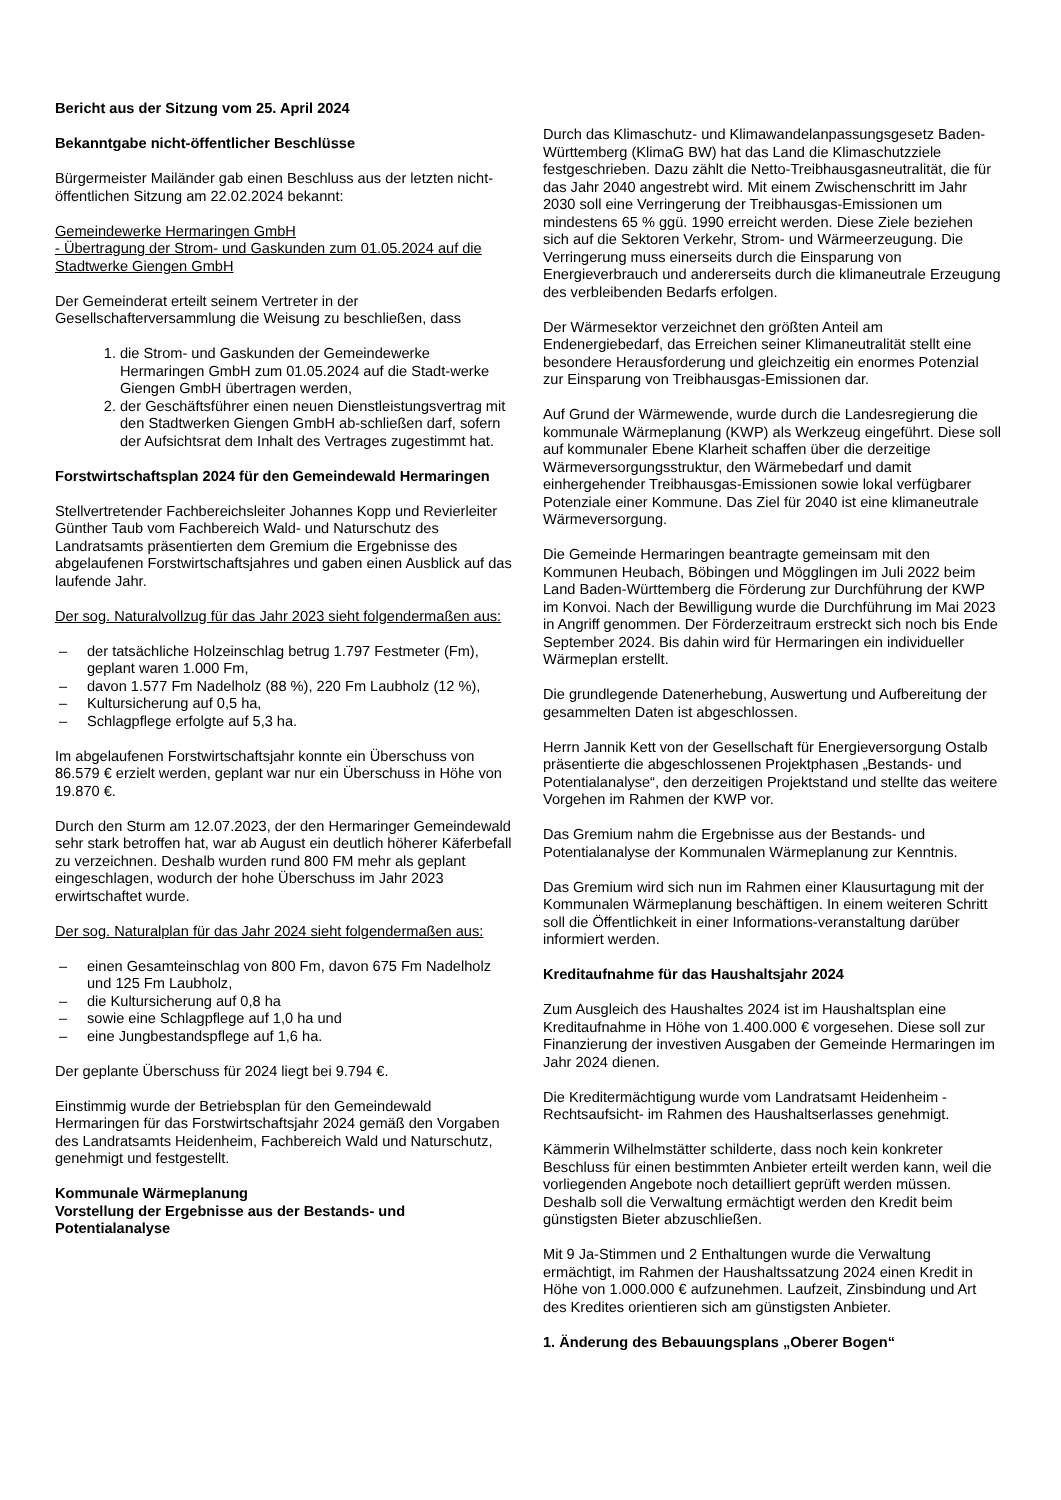Bericht aus der Sitzung vom 25. April 2024
Bekanntgabe nicht-öffentlicher Beschlüsse
Bürgermeister Mailänder gab einen Beschluss aus der letzten nicht-öffentlichen Sitzung am 22.02.2024 bekannt:
Gemeindewerke Hermaringen GmbH
- Übertragung der Strom- und Gaskunden zum 01.05.2024 auf die Stadtwerke Giengen GmbH
Der Gemeinderat erteilt seinem Vertreter in der Gesellschafterversammlung die Weisung zu beschließen, dass
1. die Strom- und Gaskunden der Gemeindewerke Hermaringen GmbH zum 01.05.2024 auf die Stadt-werke Giengen GmbH übertragen werden,
2. der Geschäftsführer einen neuen Dienstleistungsvertrag mit den Stadtwerken Giengen GmbH ab-schließen darf, sofern der Aufsichtsrat dem Inhalt des Vertrages zugestimmt hat.
Forstwirtschaftsplan 2024 für den Gemeindewald Hermaringen
Stellvertretender Fachbereichsleiter Johannes Kopp und Revierleiter Günther Taub vom Fachbereich Wald- und Naturschutz des Landratsamts präsentierten dem Gremium die Ergebnisse des abgelaufenen Forstwirtschaftsjahres und gaben einen Ausblick auf das laufende Jahr.
Der sog. Naturalvollzug für das Jahr 2023 sieht folgendermaßen aus:
– der tatsächliche Holzeinschlag betrug 1.797 Festmeter (Fm), geplant waren 1.000 Fm,
– davon 1.577 Fm Nadelholz (88 %), 220 Fm Laubholz (12 %),
– Kultursicherung auf 0,5 ha,
– Schlagpflege erfolgte auf 5,3 ha.
Im abgelaufenen Forstwirtschaftsjahr konnte ein Überschuss von 86.579 € erzielt werden, geplant war nur ein Überschuss in Höhe von 19.870 €.
Durch den Sturm am 12.07.2023, der den Hermaringer Gemeindewald sehr stark betroffen hat, war ab August ein deutlich höherer Käferbefall zu verzeichnen. Deshalb wurden rund 800 FM mehr als geplant eingeschlagen, wodurch der hohe Überschuss im Jahr 2023 erwirtschaftet wurde.
Der sog. Naturalplan für das Jahr 2024 sieht folgendermaßen aus:
– einen Gesamteinschlag von 800 Fm, davon 675 Fm Nadelholz und 125 Fm Laubholz,
– die Kultursicherung auf 0,8 ha
– sowie eine Schlagpflege auf 1,0 ha und
– eine Jungbestandspflege auf 1,6 ha.
Der geplante Überschuss für 2024 liegt bei 9.794 €.
Einstimmig wurde der Betriebsplan für den Gemeindewald Hermaringen für das Forstwirtschaftsjahr 2024 gemäß den Vorgaben des Landratsamts Heidenheim, Fachbereich Wald und Naturschutz, genehmigt und festgestellt.
Kommunale Wärmeplanung
Vorstellung der Ergebnisse aus der Bestands- und Potentialanalyse
Durch das Klimaschutz- und Klimawandelanpassungsgesetz Baden-Württemberg (KlimaG BW) hat das Land die Klimaschutzziele festgeschrieben. Dazu zählt die Netto-Treibhausgasneutralität, die für das Jahr 2040 angestrebt wird. Mit einem Zwischenschritt im Jahr 2030 soll eine Verringerung der Treibhausgas-Emissionen um mindestens 65 % ggü. 1990 erreicht werden. Diese Ziele beziehen sich auf die Sektoren Verkehr, Strom- und Wärmeerzeugung. Die Verringerung muss einerseits durch die Einsparung von Energieverbrauch und andererseits durch die klimaneutrale Erzeugung des verbleibenden Bedarfs erfolgen.
Der Wärmesektor verzeichnet den größten Anteil am Endenergiebedarf, das Erreichen seiner Klimaneutralität stellt eine besondere Herausforderung und gleichzeitig ein enormes Potenzial zur Einsparung von Treibhausgas-Emissionen dar.
Auf Grund der Wärmewende, wurde durch die Landesregierung die kommunale Wärmeplanung (KWP) als Werkzeug eingeführt. Diese soll auf kommunaler Ebene Klarheit schaffen über die derzeitige Wärmeversorgungsstruktur, den Wärmebedarf und damit einhergehender Treibhausgas-Emissionen sowie lokal verfügbarer Potenziale einer Kommune. Das Ziel für 2040 ist eine klimaneutrale Wärmeversorgung.
Die Gemeinde Hermaringen beantragte gemeinsam mit den Kommunen Heubach, Böbingen und Mögglingen im Juli 2022 beim Land Baden-Württemberg die Förderung zur Durchführung der KWP im Konvoi. Nach der Bewilligung wurde die Durchführung im Mai 2023 in Angriff genommen. Der Förderzeitraum erstreckt sich noch bis Ende September 2024. Bis dahin wird für Hermaringen ein individueller Wärmeplan erstellt.
Die grundlegende Datenerhebung, Auswertung und Aufbereitung der gesammelten Daten ist abgeschlossen.
Herrn Jannik Kett von der Gesellschaft für Energieversorgung Ostalb präsentierte die abgeschlossenen Projektphasen „Bestands- und Potentialanalyse“, den derzeitigen Projektstand und stellte das weitere Vorgehen im Rahmen der KWP vor.
Das Gremium nahm die Ergebnisse aus der Bestands- und Potentialanalyse der Kommunalen Wärmeplanung zur Kenntnis.
Das Gremium wird sich nun im Rahmen einer Klausurtagung mit der Kommunalen Wärmeplanung beschäftigen. In einem weiteren Schritt soll die Öffentlichkeit in einer Informations-veranstaltung darüber informiert werden.
Kreditaufnahme für das Haushaltsjahr 2024
Zum Ausgleich des Haushaltes 2024 ist im Haushaltsplan eine Kreditaufnahme in Höhe von 1.400.000 € vorgesehen. Diese soll zur Finanzierung der investiven Ausgaben der Gemeinde Hermaringen im Jahr 2024 dienen.
Die Kreditermächtigung wurde vom Landratsamt Heidenheim -Rechtsaufsicht- im Rahmen des Haushaltserlasses genehmigt.
Kämmerin Wilhelmstätter schilderte, dass noch kein konkreter Beschluss für einen bestimmten Anbieter erteilt werden kann, weil die vorliegenden Angebote noch detailliert geprüft werden müssen. Deshalb soll die Verwaltung ermächtigt werden den Kredit beim günstigsten Bieter abzuschließen.
Mit 9 Ja-Stimmen und 2 Enthaltungen wurde die Verwaltung ermächtigt, im Rahmen der Haushaltssatzung 2024 einen Kredit in Höhe von 1.000.000 € aufzunehmen. Laufzeit, Zinsbindung und Art des Kredites orientieren sich am günstigsten Anbieter.
1. Änderung des Bebauungsplans „Oberer Bogen“